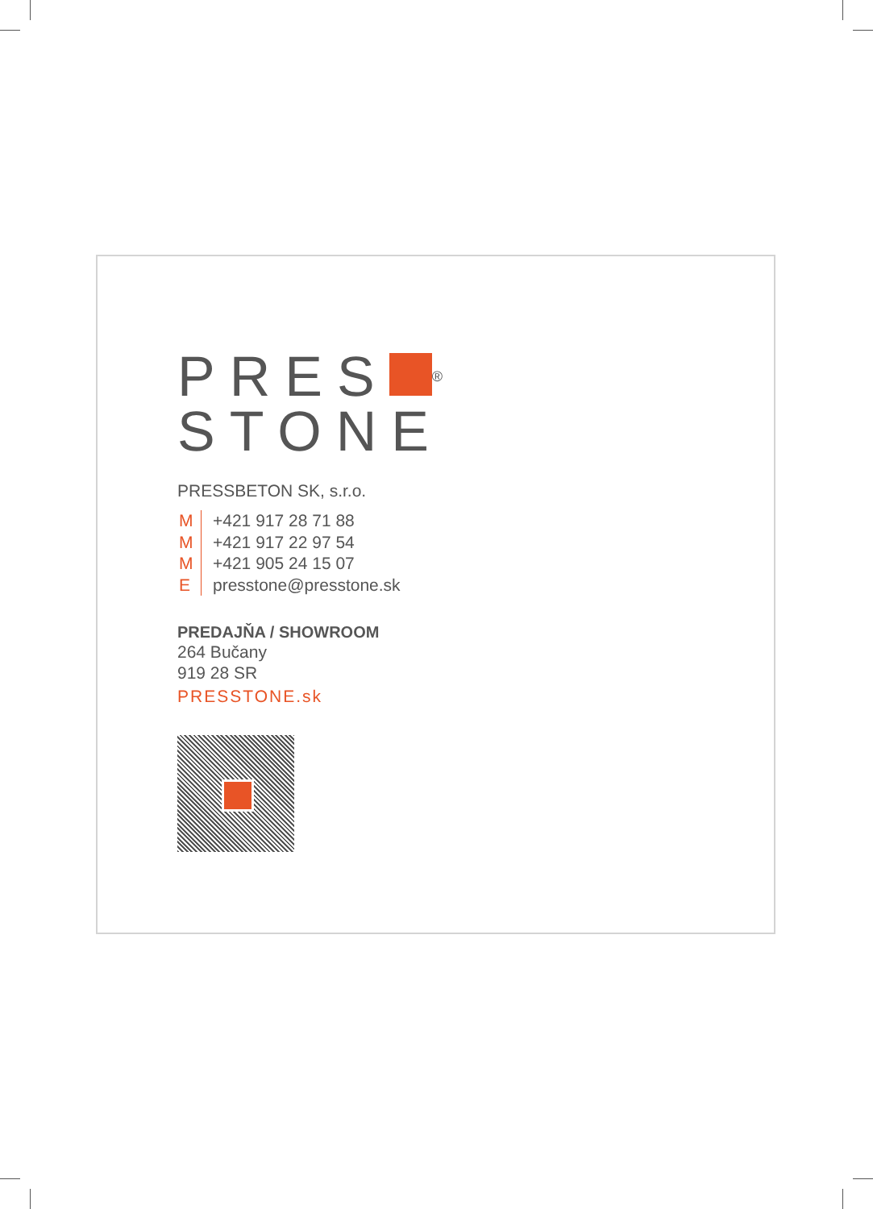PRES ®
STONE
PRESSBETON SK, s.r.o.
M +421 917 28 71 88
M +421 917 22 97 54
M +421 905 24 15 07
Epresstone@presstone.sk
PREDAJŇA / SHOWROOM
264 Bučany
919 28 SR
PRESSTONE.sk